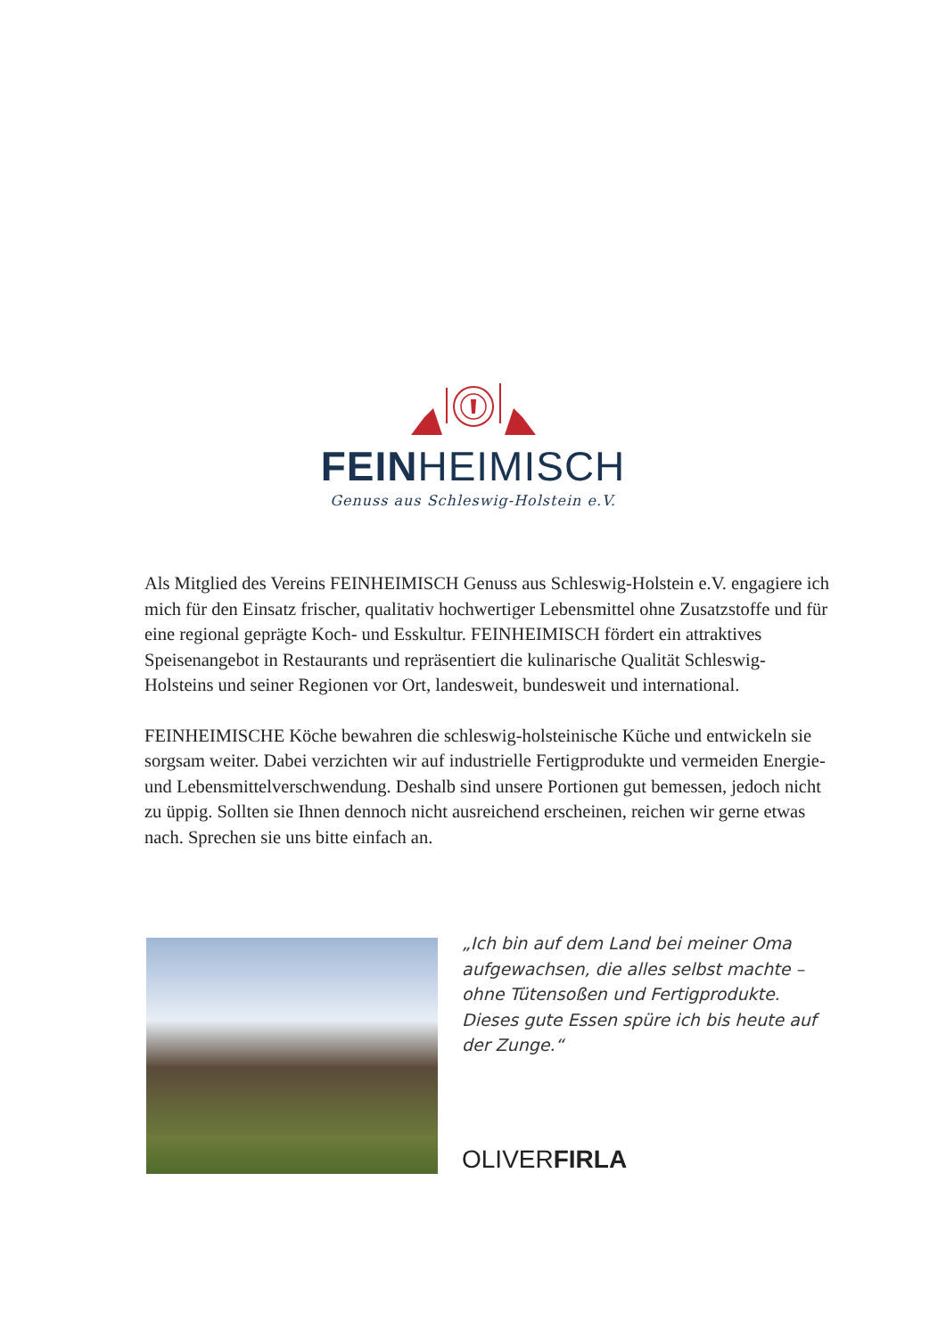FEINHEIMISCH
Genuss aus Schleswig-Holstein e.V.
Als Mitglied des Vereins FEINHEIMISCH Genuss aus Schleswig-Holstein e.V. engagiere ich mich für den Einsatz frischer, qualitativ hochwertiger Lebensmittel ohne Zusatzstoffe und für eine regional geprägte Koch- und Esskultur. FEINHEIMISCH fördert ein attraktives Speisenangebot in Restaurants und repräsentiert die kulinarische Qualität Schleswig-Holsteins und seiner Regionen vor Ort, landesweit, bundesweit und international.
FEINHEIMISCHE Köche bewahren die schleswig-holsteinische Küche und entwickeln sie sorgsam weiter. Dabei verzichten wir auf industrielle Fertigprodukte und vermeiden Energie- und Lebensmittelverschwendung. Deshalb sind unsere Portionen gut bemessen, jedoch nicht zu üppig. Sollten sie Ihnen dennoch nicht ausreichend erscheinen, reichen wir gerne etwas nach. Sprechen sie uns bitte einfach an.
„Ich bin auf dem Land bei meiner Oma aufgewachsen, die alles selbst machte – ohne Tütensoßen und Fertigprodukte. Dieses gute Essen spüre ich bis heute auf der Zunge.“
OLIVERFIRLA